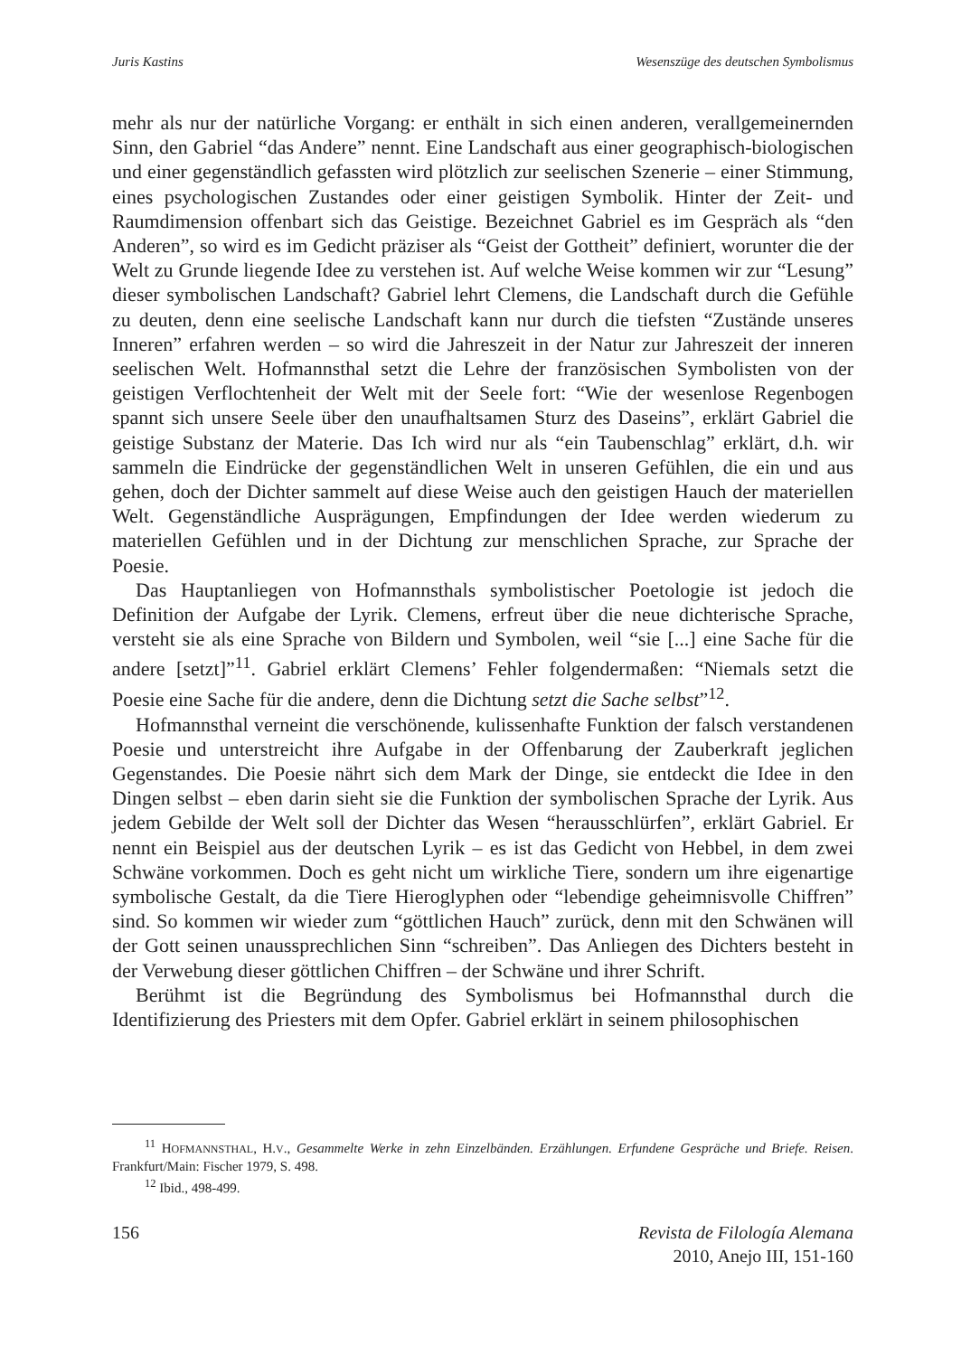Juris Kastins Wesenszüge des deutschen Symbolismus
mehr als nur der natürliche Vorgang: er enthält in sich einen anderen, verallgemeinernden Sinn, den Gabriel “das Andere” nennt. Eine Landschaft aus einer geographisch-biologischen und einer gegenständlich gefassten wird plötzlich zur seelischen Szenerie – einer Stimmung, eines psychologischen Zustandes oder einer geistigen Symbolik. Hinter der Zeit- und Raumdimension offenbart sich das Geistige. Bezeichnet Gabriel es im Gespräch als “den Anderen”, so wird es im Gedicht präziser als “Geist der Gottheit” definiert, worunter die der Welt zu Grunde liegende Idee zu verstehen ist. Auf welche Weise kommen wir zur “Lesung” dieser symbolischen Landschaft? Gabriel lehrt Clemens, die Landschaft durch die Gefühle zu deuten, denn eine seelische Landschaft kann nur durch die tiefsten “Zustände unseres Inneren” erfahren werden – so wird die Jahreszeit in der Natur zur Jahreszeit der inneren seelischen Welt. Hofmannsthal setzt die Lehre der französischen Symbolisten von der geistigen Verflochtenheit der Welt mit der Seele fort: “Wie der wesenlose Regenbogen spannt sich unsere Seele über den unaufhaltsamen Sturz des Daseins”, erklärt Gabriel die geistige Substanz der Materie. Das Ich wird nur als “ein Taubenschlag” erklärt, d.h. wir sammeln die Eindrücke der gegenständlichen Welt in unseren Gefühlen, die ein und aus gehen, doch der Dichter sammelt auf diese Weise auch den geistigen Hauch der materiellen Welt. Gegenständliche Ausprägungen, Empfindungen der Idee werden wiederum zu materiellen Gefühlen und in der Dichtung zur menschlichen Sprache, zur Sprache der Poesie.
Das Hauptanliegen von Hofmannsthals symbolistischer Poetologie ist jedoch die Definition der Aufgabe der Lyrik. Clemens, erfreut über die neue dichterische Sprache, versteht sie als eine Sprache von Bildern und Symbolen, weil “sie [...] eine Sache für die andere [setzt]”<sup>11</sup>. Gabriel erklärt Clemens’ Fehler folgendermaßen: “Niemals setzt die Poesie eine Sache für die andere, denn die Dichtung setzt die Sache selbst”<sup>12</sup>.
Hofmannsthal verneint die verschönende, kulissenhafte Funktion der falsch verstandenen Poesie und unterstreicht ihre Aufgabe in der Offenbarung der Zauberkraft jeglichen Gegenstandes. Die Poesie nährt sich dem Mark der Dinge, sie entdeckt die Idee in den Dingen selbst – eben darin sieht sie die Funktion der symbolischen Sprache der Lyrik. Aus jedem Gebilde der Welt soll der Dichter das Wesen “herausschlürfen”, erklärt Gabriel. Er nennt ein Beispiel aus der deutschen Lyrik – es ist das Gedicht von Hebbel, in dem zwei Schwäne vorkommen. Doch es geht nicht um wirkliche Tiere, sondern um ihre eigenartige symbolische Gestalt, da die Tiere Hieroglyphen oder “lebendige geheimnisvolle Chiffren” sind. So kommen wir wieder zum “göttlichen Hauch” zurück, denn mit den Schwänen will der Gott seinen unaussprechlichen Sinn “schreiben”. Das Anliegen des Dichters besteht in der Verwebung dieser göttlichen Chiffren – der Schwäne und ihrer Schrift.
Berühmt ist die Begründung des Symbolismus bei Hofmannsthal durch die Identifizierung des Priesters mit dem Opfer. Gabriel erklärt in seinem philosophischen
<sup>11</sup> HOFMANNSTHAL, H.V., Gesammelte Werke in zehn Einzelbänden. Erzählungen. Erfundene Gespräche und Briefe. Reisen. Frankfurt/Main: Fischer 1979, S. 498.
<sup>12</sup> Ibid., 498-499.
156 Revista de Filología Alemana
2010, Anejo III, 151-160